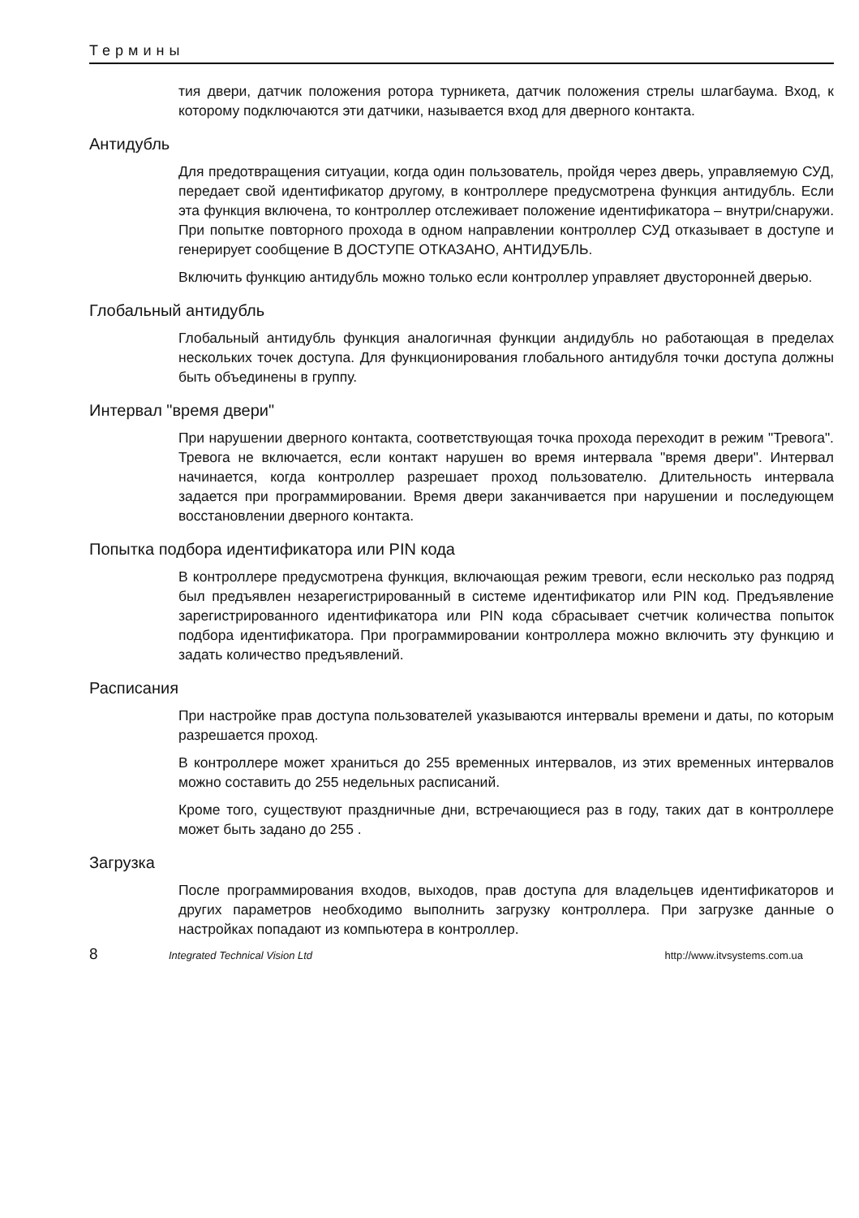Термины
тия двери, датчик положения ротора турникета, датчик положения стрелы шлагбаума. Вход, к которому подключаются эти датчики, называется вход для дверного контакта.
Антидубль
Для предотвращения ситуации, когда один пользователь, пройдя через дверь, управляемую СУД, передает свой идентификатор другому, в контроллере предусмотрена функция антидубль. Если эта функция включена, то контроллер отслеживает положение идентификатора – внутри/снаружи. При попытке повторного прохода в одном направлении контроллер СУД отказывает в доступе и генерирует сообщение В ДОСТУПЕ ОТКАЗАНО, АНТИДУБЛЬ.
Включить функцию антидубль можно только если контроллер управляет двусторонней дверью.
Глобальный антидубль
Глобальный антидубль функция аналогичная функции андидубль но работающая в пределах нескольких точек доступа. Для функционирования глобального антидубля точки доступа должны быть объединены в группу.
Интервал "время двери"
При нарушении дверного контакта, соответствующая точка прохода переходит в режим "Тревога". Тревога не включается, если контакт нарушен во время интервала "время двери". Интервал начинается, когда контроллер разрешает проход пользователю. Длительность интервала задается при программировании. Время двери заканчивается при нарушении и последующем восстановлении дверного контакта.
Попытка подбора идентификатора или PIN кода
В контроллере предусмотрена функция, включающая режим тревоги, если несколько раз подряд был предъявлен незарегистрированный в системе идентификатор или PIN код. Предъявление зарегистрированного идентификатора или PIN кода сбрасывает счетчик количества попыток подбора идентификатора. При программировании контроллера можно включить эту функцию и задать количество предъявлений.
Расписания
При настройке прав доступа пользователей указываются интервалы времени и даты, по которым разрешается проход.
В контроллере может храниться до 255 временных интервалов, из этих временных интервалов можно составить до 255 недельных расписаний.
Кроме того, существуют праздничные дни, встречающиеся раз в году, таких дат в контроллере может быть задано до 255 .
Загрузка
После программирования входов, выходов, прав доступа для владельцев идентификаторов и других параметров необходимо выполнить загрузку контроллера. При загрузке данные о настройках попадают из компьютера в контроллер.
8 Integrated Technical Vision Ltd http://www.itvsystems.com.ua